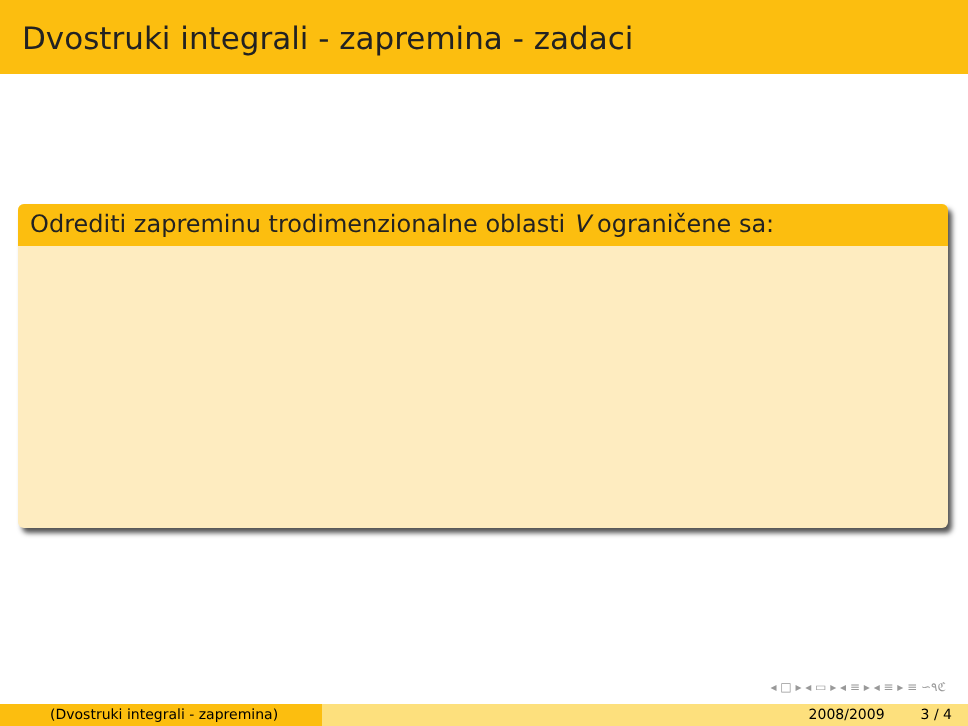Dvostruki integrali - zapremina - zadaci
Odrediti zapreminu trodimenzionalne oblasti V ograničene sa:
◂ □ ▸ ◂ ▭ ▸ ◂ ≡ ▸ ◂ ≡ ▸ ≡ ∽۹ℭ
(Dvostruki integrali - zapremina) 2008/2009 3 / 4